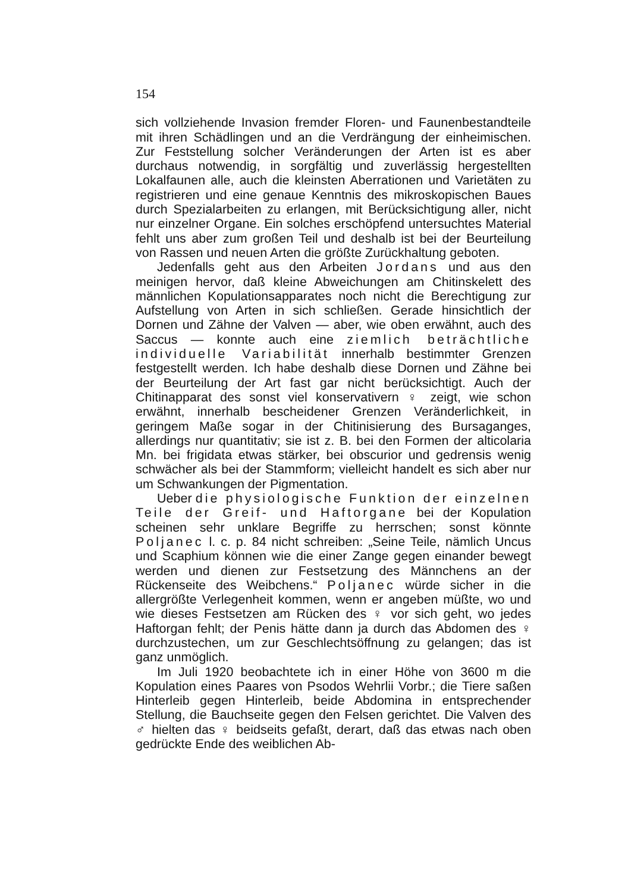154
sich vollziehende Invasion fremder Floren- und Faunenbestandteile mit ihren Schädlingen und an die Verdrängung der einheimischen. Zur Feststellung solcher Veränderungen der Arten ist es aber durchaus notwendig, in sorgfältig und zuverlässig hergestellten Lokalfaunen alle, auch die kleinsten Aberrationen und Varietäten zu registrieren und eine genaue Kenntnis des mikroskopischen Baues durch Spezialarbeiten zu erlangen, mit Berücksichtigung aller, nicht nur einzelner Organe. Ein solches erschöpfend untersuchtes Material fehlt uns aber zum großen Teil und deshalb ist bei der Beurteilung von Rassen und neuen Arten die größte Zurückhaltung geboten.
Jedenfalls geht aus den Arbeiten Jordans und aus den meinigen hervor, daß kleine Abweichungen am Chitinskelett des männlichen Kopulationsapparates noch nicht die Berechtigung zur Aufstellung von Arten in sich schließen. Gerade hinsichtlich der Dornen und Zähne der Valven — aber, wie oben erwähnt, auch des Saccus — konnte auch eine ziemlich beträchtliche individuelle Variabilität innerhalb bestimmter Grenzen festgestellt werden. Ich habe deshalb diese Dornen und Zähne bei der Beurteilung der Art fast gar nicht berücksichtigt. Auch der Chitinapparat des sonst viel konservativern ♀ zeigt, wie schon erwähnt, innerhalb bescheidener Grenzen Veränderlichkeit, in geringem Maße sogar in der Chitinisierung des Bursaganges, allerdings nur quantitativ; sie ist z. B. bei den Formen der alticolaria Mn. bei frigidata etwas stärker, bei obscurior und gedrensis wenig schwächer als bei der Stammform; vielleicht handelt es sich aber nur um Schwankungen der Pigmentation.
Ueber die physiologische Funktion der einzelnen Teile der Greif- und Haftorgane bei der Kopulation scheinen sehr unklare Begriffe zu herrschen; sonst könnte Poljanec l. c. p. 84 nicht schreiben: „Seine Teile, nämlich Uncus und Scaphium können wie die einer Zange gegen einander bewegt werden und dienen zur Festsetzung des Männchens an der Rückenseite des Weibchens.“ Poljanec würde sicher in die allergrößte Verlegenheit kommen, wenn er angeben müßte, wo und wie dieses Festsetzen am Rücken des ♀ vor sich geht, wo jedes Haftorgan fehlt; der Penis hätte dann ja durch das Abdomen des ♀ durchzustechen, um zur Geschlechtsöffnung zu gelangen; das ist ganz unmöglich.
Im Juli 1920 beobachtete ich in einer Höhe von 3600 m die Kopulation eines Paares von Psodos Wehrlii Vorbr.; die Tiere saßen Hinterleib gegen Hinterleib, beide Abdomina in entsprechender Stellung, die Bauchseite gegen den Felsen gerichtet. Die Valven des ♂ hielten das ♀ beidseits gefaßt, derart, daß das etwas nach oben gedrückte Ende des weiblichen Ab-